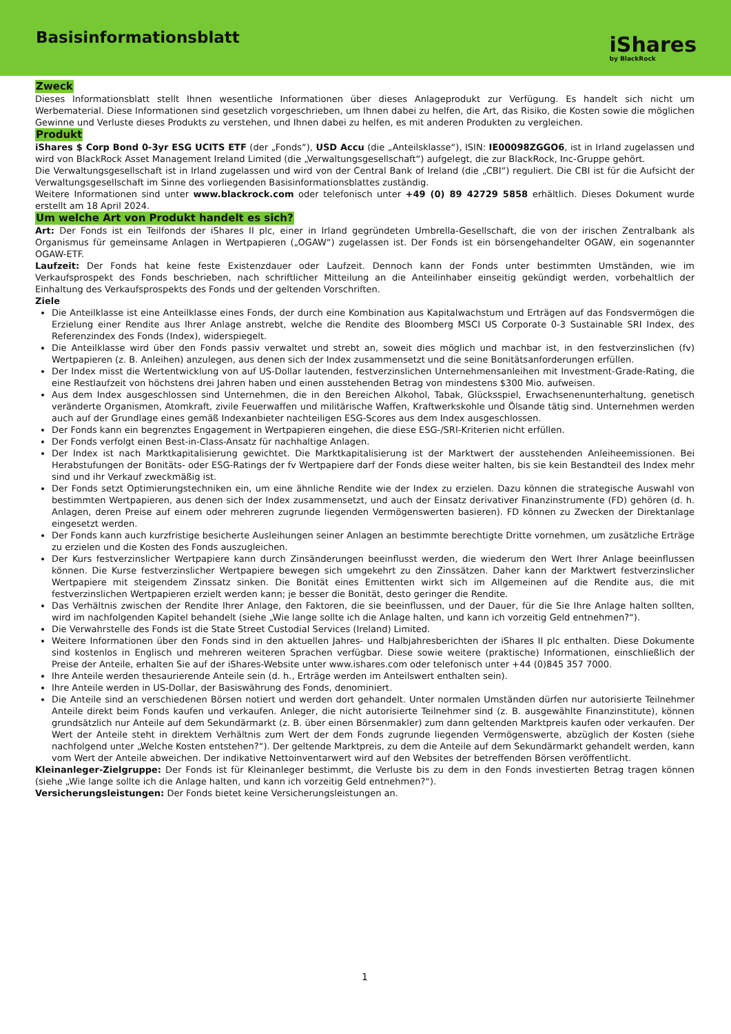Basisinformationsblatt
iShares
by BlackRock
Zweck
Dieses Informationsblatt stellt Ihnen wesentliche Informationen über dieses Anlageprodukt zur Verfügung. Es handelt sich nicht um Werbematerial. Diese Informationen sind gesetzlich vorgeschrieben, um Ihnen dabei zu helfen, die Art, das Risiko, die Kosten sowie die möglichen Gewinne und Verluste dieses Produkts zu verstehen, und Ihnen dabei zu helfen, es mit anderen Produkten zu vergleichen.
Produkt
iShares $ Corp Bond 0-3yr ESG UCITS ETF (der „Fonds“), USD Accu (die „Anteilsklasse“), ISIN: IE00098ZGGO6, ist in Irland zugelassen und wird von BlackRock Asset Management Ireland Limited (die „Verwaltungsgesellschaft“) aufgelegt, die zur BlackRock, Inc-Gruppe gehört.
Die Verwaltungsgesellschaft ist in Irland zugelassen und wird von der Central Bank of Ireland (die „CBI“) reguliert. Die CBI ist für die Aufsicht der Verwaltungsgesellschaft im Sinne des vorliegenden Basisinformationsblattes zuständig.
Weitere Informationen sind unter www.blackrock.com oder telefonisch unter +49 (0) 89 42729 5858 erhältlich. Dieses Dokument wurde erstellt am 18 April 2024.
Um welche Art von Produkt handelt es sich?
Art: Der Fonds ist ein Teilfonds der iShares II plc, einer in Irland gegründeten Umbrella-Gesellschaft, die von der irischen Zentralbank als Organismus für gemeinsame Anlagen in Wertpapieren („OGAW“) zugelassen ist. Der Fonds ist ein börsengehandelter OGAW, ein sogenannter OGAW-ETF.
Laufzeit: Der Fonds hat keine feste Existenzdauer oder Laufzeit. Dennoch kann der Fonds unter bestimmten Umständen, wie im Verkaufsprospekt des Fonds beschrieben, nach schriftlicher Mitteilung an die Anteilinhaber einseitig gekündigt werden, vorbehaltlich der Einhaltung des Verkaufsprospekts des Fonds und der geltenden Vorschriften.
Ziele
Die Anteilklasse ist eine Anteilklasse eines Fonds, der durch eine Kombination aus Kapitalwachstum und Erträgen auf das Fondsvermögen die Erzielung einer Rendite aus Ihrer Anlage anstrebt, welche die Rendite des Bloomberg MSCI US Corporate 0-3 Sustainable SRI Index, des Referenzindex des Fonds (Index), widerspiegelt.
Die Anteilklasse wird über den Fonds passiv verwaltet und strebt an, soweit dies möglich und machbar ist, in den festverzinslichen (fv) Wertpapieren (z. B. Anleihen) anzulegen, aus denen sich der Index zusammensetzt und die seine Bonitätsanforderungen erfüllen.
Der Index misst die Wertentwicklung von auf US-Dollar lautenden, festverzinslichen Unternehmensanleihen mit Investment-Grade-Rating, die eine Restlaufzeit von höchstens drei Jahren haben und einen ausstehenden Betrag von mindestens $300 Mio. aufweisen.
Aus dem Index ausgeschlossen sind Unternehmen, die in den Bereichen Alkohol, Tabak, Glücksspiel, Erwachsenenunterhaltung, genetisch veränderte Organismen, Atomkraft, zivile Feuerwaffen und militärische Waffen, Kraftwerkskohle und Ölsande tätig sind. Unternehmen werden auch auf der Grundlage eines gemäß Indexanbieter nachteiligen ESG-Scores aus dem Index ausgeschlossen.
Der Fonds kann ein begrenztes Engagement in Wertpapieren eingehen, die diese ESG-/SRI-Kriterien nicht erfüllen.
Der Fonds verfolgt einen Best-in-Class-Ansatz für nachhaltige Anlagen.
Der Index ist nach Marktkapitalisierung gewichtet. Die Marktkapitalisierung ist der Marktwert der ausstehenden Anleiheemissionen. Bei Herabstufungen der Bonitäts- oder ESG-Ratings der fv Wertpapiere darf der Fonds diese weiter halten, bis sie kein Bestandteil des Index mehr sind und ihr Verkauf zweckmäßig ist.
Der Fonds setzt Optimierungstechniken ein, um eine ähnliche Rendite wie der Index zu erzielen. Dazu können die strategische Auswahl von bestimmten Wertpapieren, aus denen sich der Index zusammensetzt, und auch der Einsatz derivativer Finanzinstrumente (FD) gehören (d. h. Anlagen, deren Preise auf einem oder mehreren zugrunde liegenden Vermögenswerten basieren). FD können zu Zwecken der Direktanlage eingesetzt werden.
Der Fonds kann auch kurzfristige besicherte Ausleihungen seiner Anlagen an bestimmte berechtigte Dritte vornehmen, um zusätzliche Erträge zu erzielen und die Kosten des Fonds auszugleichen.
Der Kurs festverzinslicher Wertpapiere kann durch Zinsänderungen beeinflusst werden, die wiederum den Wert Ihrer Anlage beeinflussen können. Die Kurse festverzinslicher Wertpapiere bewegen sich umgekehrt zu den Zinssätzen. Daher kann der Marktwert festverzinslicher Wertpapiere mit steigendem Zinssatz sinken. Die Bonität eines Emittenten wirkt sich im Allgemeinen auf die Rendite aus, die mit festverzinslichen Wertpapieren erzielt werden kann; je besser die Bonität, desto geringer die Rendite.
Das Verhältnis zwischen der Rendite Ihrer Anlage, den Faktoren, die sie beeinflussen, und der Dauer, für die Sie Ihre Anlage halten sollten, wird im nachfolgenden Kapitel behandelt (siehe „Wie lange sollte ich die Anlage halten, und kann ich vorzeitig Geld entnehmen?“).
Die Verwahrstelle des Fonds ist die State Street Custodial Services (Ireland) Limited.
Weitere Informationen über den Fonds sind in den aktuellen Jahres- und Halbjahresberichten der iShares II plc enthalten. Diese Dokumente sind kostenlos in Englisch und mehreren weiteren Sprachen verfügbar. Diese sowie weitere (praktische) Informationen, einschließlich der Preise der Anteile, erhalten Sie auf der iShares-Website unter www.ishares.com oder telefonisch unter +44 (0)845 357 7000.
Ihre Anteile werden thesaurierende Anteile sein (d. h., Erträge werden im Anteilswert enthalten sein).
Ihre Anteile werden in US-Dollar, der Basiswährung des Fonds, denominiert.
Die Anteile sind an verschiedenen Börsen notiert und werden dort gehandelt. Unter normalen Umständen dürfen nur autorisierte Teilnehmer Anteile direkt beim Fonds kaufen und verkaufen. Anleger, die nicht autorisierte Teilnehmer sind (z. B. ausgewählte Finanzinstitute), können grundsätzlich nur Anteile auf dem Sekundärmarkt (z. B. über einen Börsenmakler) zum dann geltenden Marktpreis kaufen oder verkaufen. Der Wert der Anteile steht in direktem Verhältnis zum Wert der dem Fonds zugrunde liegenden Vermögenswerte, abzüglich der Kosten (siehe nachfolgend unter „Welche Kosten entstehen?“). Der geltende Marktpreis, zu dem die Anteile auf dem Sekundärmarkt gehandelt werden, kann vom Wert der Anteile abweichen. Der indikative Nettoinventarwert wird auf den Websites der betreffenden Börsen veröffentlicht.
Kleinanleger-Zielgruppe: Der Fonds ist für Kleinanleger bestimmt, die Verluste bis zu dem in den Fonds investierten Betrag tragen können (siehe „Wie lange sollte ich die Anlage halten, und kann ich vorzeitig Geld entnehmen?“).
Versicherungsleistungen: Der Fonds bietet keine Versicherungsleistungen an.
1